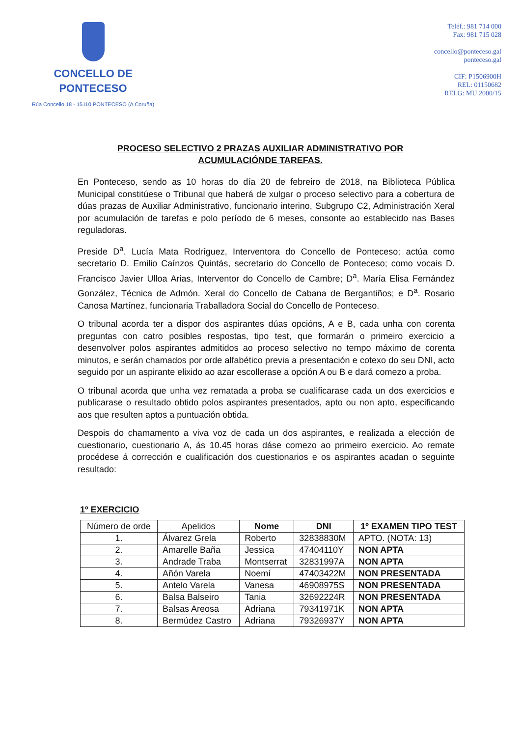CONCELLO DE
PONTECESO
Rúa Concello,18 - 15110 PONTECESO (A Coruña)
Teléf.: 981 714 000
Fax: 981 715 028
concello@ponteceso.gal
ponteceso.gal
CIF: P1506900H
REL: 01150682
RELG: MU 2000/15
PROCESO SELECTIVO 2 PRAZAS AUXILIAR ADMINISTRATIVO POR ACUMULACIÓNDE TAREFAS.
En Ponteceso, sendo as 10 horas do día 20 de febreiro de 2018, na Biblioteca Pública Municipal constitúese o Tribunal que haberá de xulgar o proceso selectivo para a cobertura de dúas prazas de Auxiliar Administrativo, funcionario interino, Subgrupo C2, Administración Xeral por acumulación de tarefas e polo período de 6 meses, consonte ao establecido nas Bases reguladoras.
Preside D<sup>a</sup>. Lucía Mata Rodríguez, Interventora do Concello de Ponteceso; actúa como secretario D. Emilio Caínzos Quintás, secretario do Concello de Ponteceso; como vocais D. Francisco Javier Ulloa Arias, Interventor do Concello de Cambre; D<sup>a</sup>. María Elisa Fernández González, Técnica de Admón. Xeral do Concello de Cabana de Bergantiños; e D<sup>a</sup>. Rosario Canosa Martínez, funcionaria Traballadora Social do Concello de Ponteceso.
O tribunal acorda ter a dispor dos aspirantes dúas opcións, A e B, cada unha con corenta preguntas con catro posibles respostas, tipo test, que formarán o primeiro exercicio a desenvolver polos aspirantes admitidos ao proceso selectivo no tempo máximo de corenta minutos, e serán chamados por orde alfabético previa a presentación e cotexo do seu DNI, acto seguido por un aspirante elixido ao azar escollerase a opción A ou B e dará comezo a proba.
O tribunal acorda que unha vez rematada a proba se cualificarase cada un dos exercicios e publicarase o resultado obtido polos aspirantes presentados, apto ou non apto, especificando aos que resulten aptos a puntuación obtida.
Despois do chamamento a viva voz de cada un dos aspirantes, e realizada a elección de cuestionario, cuestionario A, ás 10.45 horas dáse comezo ao primeiro exercicio. Ao remate procédese á corrección e cualificación dos cuestionarios e os aspirantes acadan o seguinte resultado:
1º EXERCICIO
| Número de orde | Apelidos | Nome | DNI | 1º EXAMEN TIPO TEST |
| --- | --- | --- | --- | --- |
| 1. | Álvarez Grela | Roberto | 32838830M | APTO. (NOTA: 13) |
| 2. | Amarelle Baña | Jessica | 47404110Y | NON APTA |
| 3. | Andrade Traba | Montserrat | 32831997A | NON APTA |
| 4. | Añón Varela | Noemí | 47403422M | NON PRESENTADA |
| 5. | Antelo Varela | Vanesa | 46908975S | NON PRESENTADA |
| 6. | Balsa Balseiro | Tania | 32692224R | NON PRESENTADA |
| 7. | Balsas Areosa | Adriana | 79341971K | NON APTA |
| 8. | Bermúdez Castro | Adriana | 79326937Y | NON APTA |